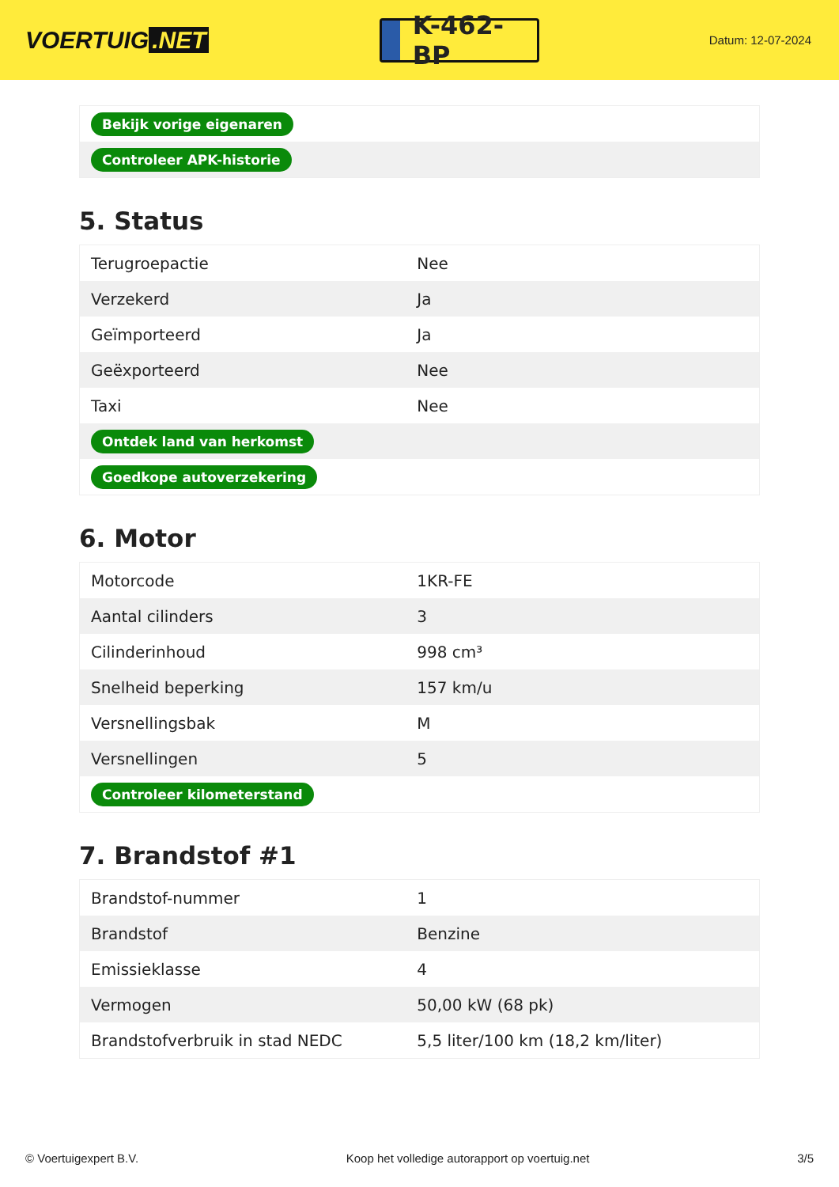VOERTUIG.NET
K-462-BP
Datum: 12-07-2024
| Bekijk vorige eigenaren |
| Controleer APK-historie |
5. Status
| Terugroepactie | Nee |
| Verzekerd | Ja |
| Geïmporteerd | Ja |
| Geëxporteerd | Nee |
| Taxi | Nee |
| Ontdek land van herkomst | |
| Goedkope autoverzekering | |
6. Motor
| Motorcode | 1KR-FE |
| Aantal cilinders | 3 |
| Cilinderinhoud | 998 cm³ |
| Snelheid beperking | 157 km/u |
| Versnellingsbak | M |
| Versnellingen | 5 |
| Controleer kilometerstand | |
7. Brandstof #1
| Brandstof-nummer | 1 |
| Brandstof | Benzine |
| Emissieklasse | 4 |
| Vermogen | 50,00 kW (68 pk) |
| Brandstofverbruik in stad NEDC | 5,5 liter/100 km (18,2 km/liter) |
© Voertuigexpert B.V. Koop het volledige autorapport op voertuig.net 3/5